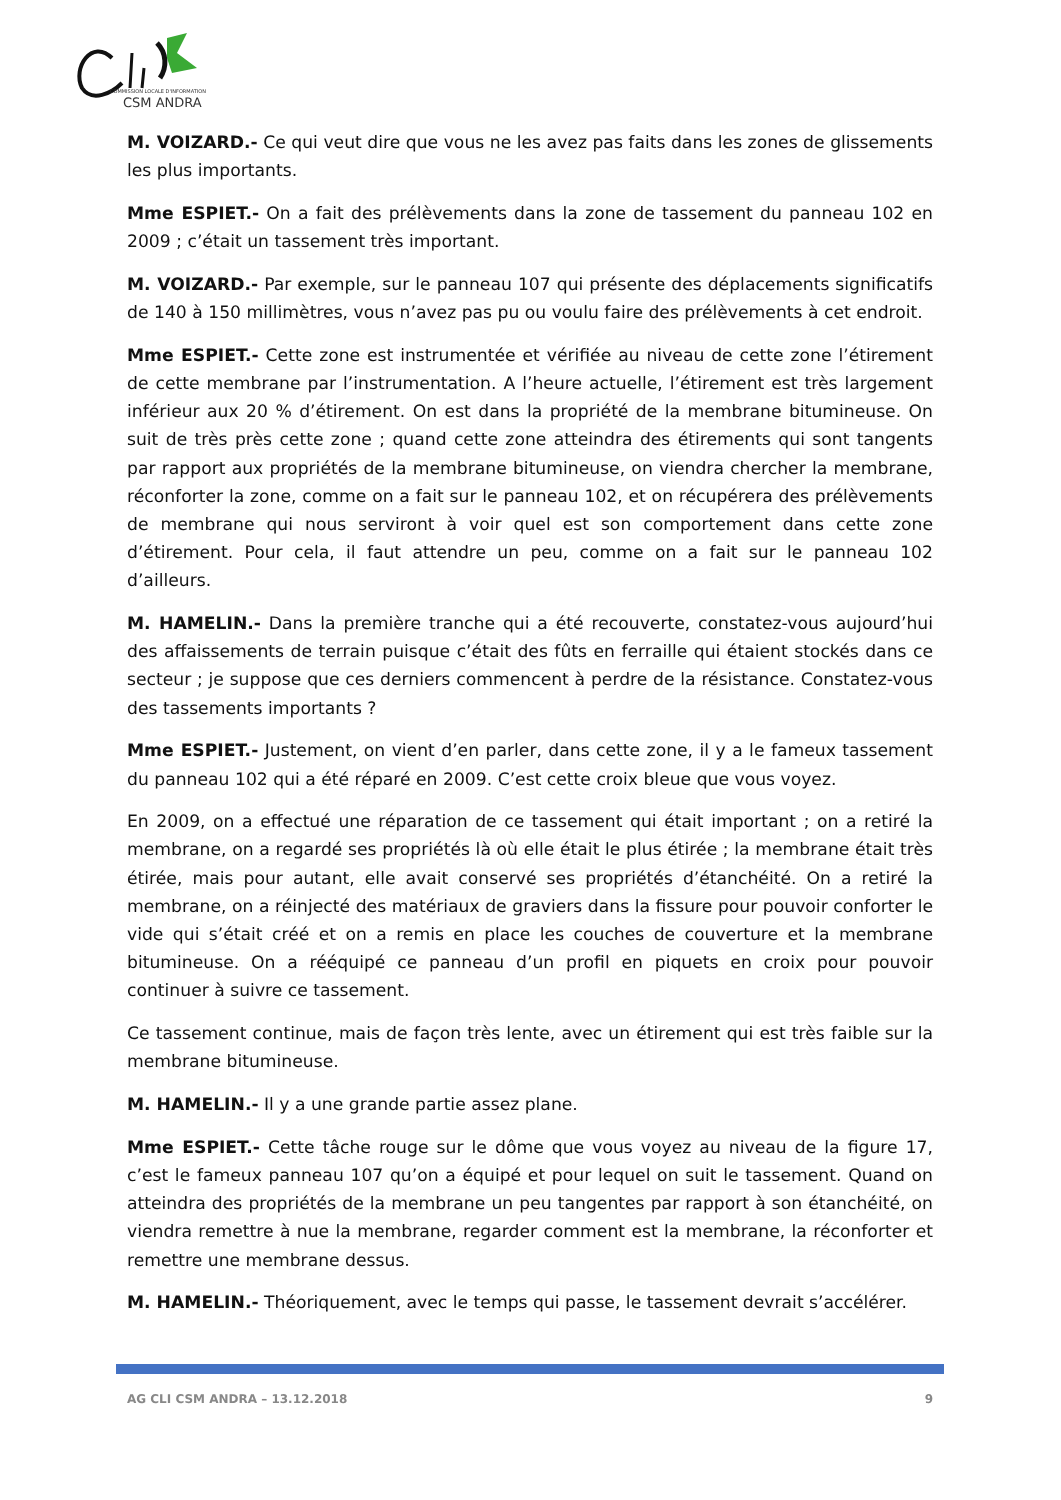COMMISSION LOCALE D'INFORMATION
CSM ANDRA
M. VOIZARD.- Ce qui veut dire que vous ne les avez pas faits dans les zones de glissements les plus importants.
Mme ESPIET.- On a fait des prélèvements dans la zone de tassement du panneau 102 en 2009 ; c’était un tassement très important.
M. VOIZARD.- Par exemple, sur le panneau 107 qui présente des déplacements significatifs de 140 à 150 millimètres, vous n’avez pas pu ou voulu faire des prélèvements à cet endroit.
Mme ESPIET.- Cette zone est instrumentée et vérifiée au niveau de cette zone l’étirement de cette membrane par l’instrumentation. A l’heure actuelle, l’étirement est très largement inférieur aux 20 % d’étirement. On est dans la propriété de la membrane bitumineuse. On suit de très près cette zone ; quand cette zone atteindra des étirements qui sont tangents par rapport aux propriétés de la membrane bitumineuse, on viendra chercher la membrane, réconforter la zone, comme on a fait sur le panneau 102, et on récupérera des prélèvements de membrane qui nous serviront à voir quel est son comportement dans cette zone d’étirement. Pour cela, il faut attendre un peu, comme on a fait sur le panneau 102 d’ailleurs.
M. HAMELIN.- Dans la première tranche qui a été recouverte, constatez-vous aujourd’hui des affaissements de terrain puisque c’était des fûts en ferraille qui étaient stockés dans ce secteur ; je suppose que ces derniers commencent à perdre de la résistance. Constatez-vous des tassements importants ?
Mme ESPIET.- Justement, on vient d’en parler, dans cette zone, il y a le fameux tassement du panneau 102 qui a été réparé en 2009. C’est cette croix bleue que vous voyez.
En 2009, on a effectué une réparation de ce tassement qui était important ; on a retiré la membrane, on a regardé ses propriétés là où elle était le plus étirée ; la membrane était très étirée, mais pour autant, elle avait conservé ses propriétés d’étanchéité. On a retiré la membrane, on a réinjecté des matériaux de graviers dans la fissure pour pouvoir conforter le vide qui s’était créé et on a remis en place les couches de couverture et la membrane bitumineuse. On a rééquipé ce panneau d’un profil en piquets en croix pour pouvoir continuer à suivre ce tassement.
Ce tassement continue, mais de façon très lente, avec un étirement qui est très faible sur la membrane bitumineuse.
M. HAMELIN.- Il y a une grande partie assez plane.
Mme ESPIET.- Cette tâche rouge sur le dôme que vous voyez au niveau de la figure 17, c’est le fameux panneau 107 qu’on a équipé et pour lequel on suit le tassement. Quand on atteindra des propriétés de la membrane un peu tangentes par rapport à son étanchéité, on viendra remettre à nue la membrane, regarder comment est la membrane, la réconforter et remettre une membrane dessus.
M. HAMELIN.- Théoriquement, avec le temps qui passe, le tassement devrait s’accélérer.
AG CLI CSM ANDRA – 13.12.2018 9